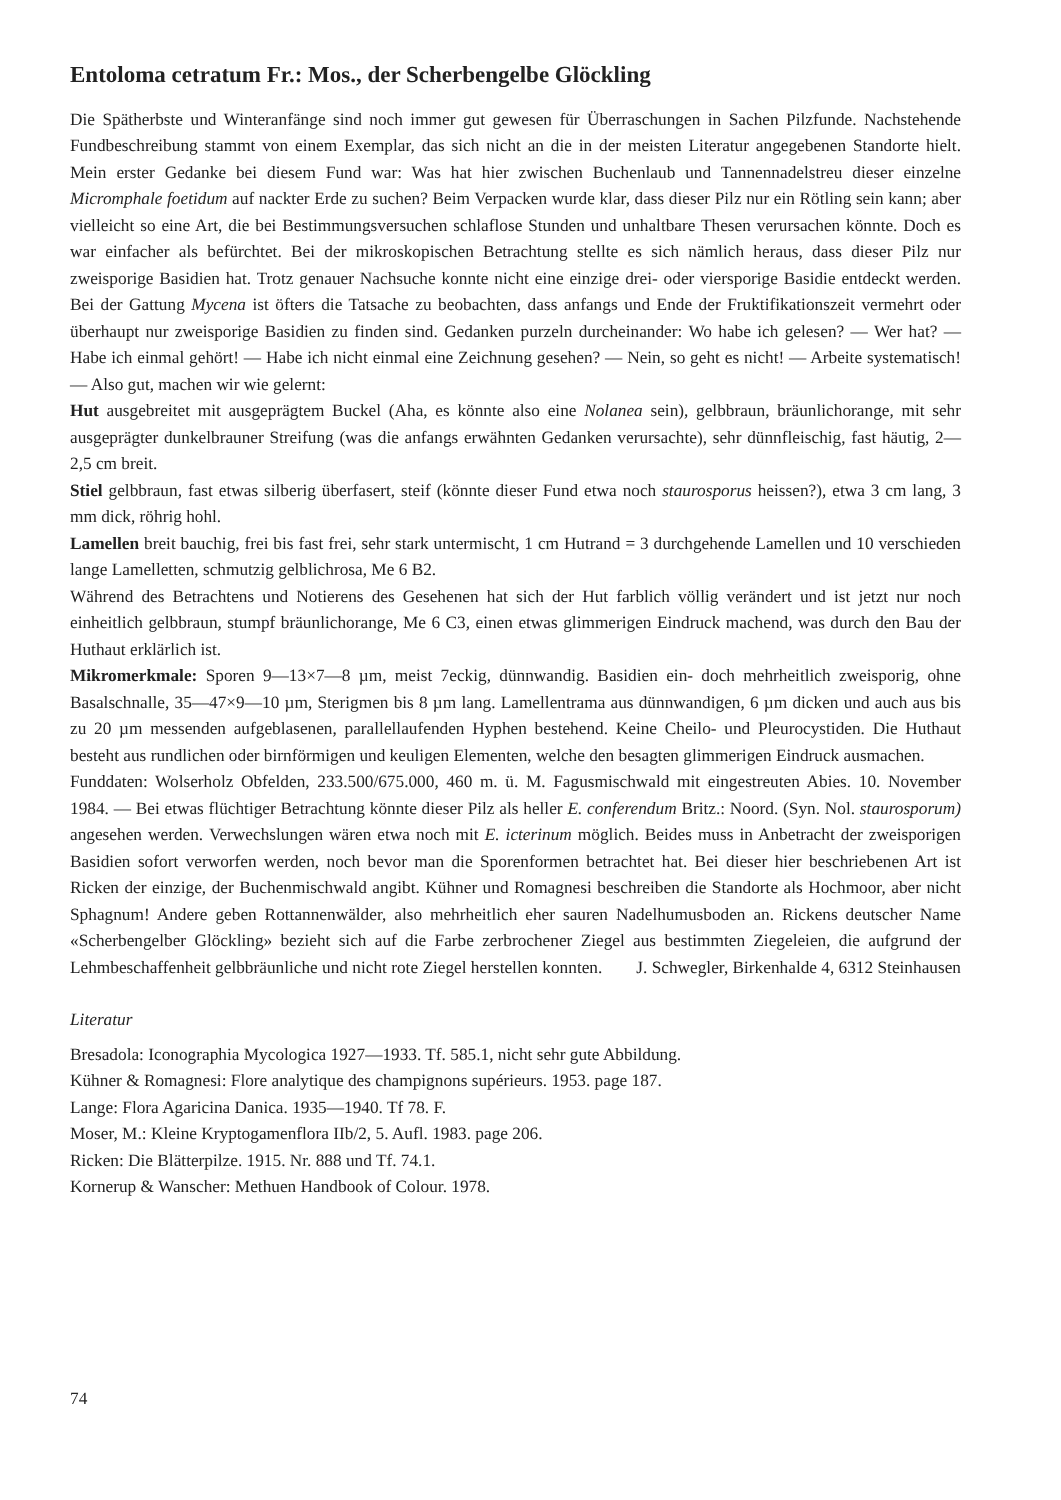Entoloma cetratum Fr.: Mos., der Scherbengelbe Glöckling
Die Spätherbste und Winteranfänge sind noch immer gut gewesen für Überraschungen in Sachen Pilzfunde. Nachstehende Fundbeschreibung stammt von einem Exemplar, das sich nicht an die in der meisten Literatur angegebenen Standorte hielt. Mein erster Gedanke bei diesem Fund war: Was hat hier zwischen Buchenlaub und Tannennadelstreu dieser einzelne Micromphale foetidum auf nackter Erde zu suchen? Beim Verpacken wurde klar, dass dieser Pilz nur ein Rötling sein kann; aber vielleicht so eine Art, die bei Bestimmungsversuchen schlaflose Stunden und unhaltbare Thesen verursachen könnte. Doch es war einfacher als befürchtet. Bei der mikroskopischen Betrachtung stellte es sich nämlich heraus, dass dieser Pilz nur zweisporige Basidien hat. Trotz genauer Nachsuche konnte nicht eine einzige drei- oder viersporige Basidie entdeckt werden. Bei der Gattung Mycena ist öfters die Tatsache zu beobachten, dass anfangs und Ende der Fruktifikationszeit vermehrt oder überhaupt nur zweisporige Basidien zu finden sind. Gedanken purzeln durcheinander: Wo habe ich gelesen? — Wer hat? — Habe ich einmal gehört! — Habe ich nicht einmal eine Zeichnung gesehen? — Nein, so geht es nicht! — Arbeite systematisch! — Also gut, machen wir wie gelernt:
Hut ausgebreitet mit ausgeprägtem Buckel (Aha, es könnte also eine Nolanea sein), gelbbraun, bräunlichorange, mit sehr ausgeprägter dunkelbrauner Streifung (was die anfangs erwähnten Gedanken verursachte), sehr dünnfleischig, fast häutig, 2—2,5 cm breit.
Stiel gelbbraun, fast etwas silberig überfasert, steif (könnte dieser Fund etwa noch staurosporus heissen?), etwa 3 cm lang, 3 mm dick, röhrig hohl.
Lamellen breit bauchig, frei bis fast frei, sehr stark untermischt, 1 cm Hutrand = 3 durchgehende Lamellen und 10 verschieden lange Lamelletten, schmutzig gelblichrosa, Me 6 B2.
Während des Betrachtens und Notierens des Gesehenen hat sich der Hut farblich völlig verändert und ist jetzt nur noch einheitlich gelbbraun, stumpf bräunlichorange, Me 6 C3, einen etwas glimmerigen Eindruck machend, was durch den Bau der Huthaut erklärlich ist.
Mikromerkmale: Sporen 9—13×7—8 µm, meist 7eckig, dünnwandig. Basidien ein- doch mehrheitlich zweisporig, ohne Basalschnalle, 35—47×9—10 µm, Sterigmen bis 8 µm lang. Lamellentrama aus dünnwandigen, 6 µm dicken und auch aus bis zu 20 µm messenden aufgeblasenen, parallellaufenden Hyphen bestehend. Keine Cheilo- und Pleurocystiden. Die Huthaut besteht aus rundlichen oder birnförmigen und keuligen Elementen, welche den besagten glimmerigen Eindruck ausmachen.
Funddaten: Wolserholz Obfelden, 233.500/675.000, 460 m. ü. M. Fagusmischwald mit eingestreuten Abies. 10. November 1984. — Bei etwas flüchtiger Betrachtung könnte dieser Pilz als heller E. conferendum Britz.: Noord. (Syn. Nol. staurosporum) angesehen werden. Verwechslungen wären etwa noch mit E. icterinum möglich. Beides muss in Anbetracht der zweisporigen Basidien sofort verworfen werden, noch bevor man die Sporenformen betrachtet hat. Bei dieser hier beschriebenen Art ist Ricken der einzige, der Buchenmischwald angibt. Kühner und Romagnesi beschreiben die Standorte als Hochmoor, aber nicht Sphagnum! Andere geben Rottannenwälder, also mehrheitlich eher sauren Nadelhumusboden an. Rickens deutscher Name «Scherbengelber Glöckling» bezieht sich auf die Farbe zerbrochener Ziegel aus bestimmten Ziegeleien, die aufgrund der Lehmbeschaffenheit gelbbräunliche und nicht rote Ziegel herstellen konnten.
J. Schwegler, Birkenhalde 4, 6312 Steinhausen
Literatur
Bresadola: Iconographia Mycologica 1927—1933. Tf. 585.1, nicht sehr gute Abbildung.
Kühner & Romagnesi: Flore analytique des champignons supérieurs. 1953. page 187.
Lange: Flora Agaricina Danica. 1935—1940. Tf 78. F.
Moser, M.: Kleine Kryptogamenflora IIb/2, 5. Aufl. 1983. page 206.
Ricken: Die Blätterpilze. 1915. Nr. 888 und Tf. 74.1.
Kornerup & Wanscher: Methuen Handbook of Colour. 1978.
74